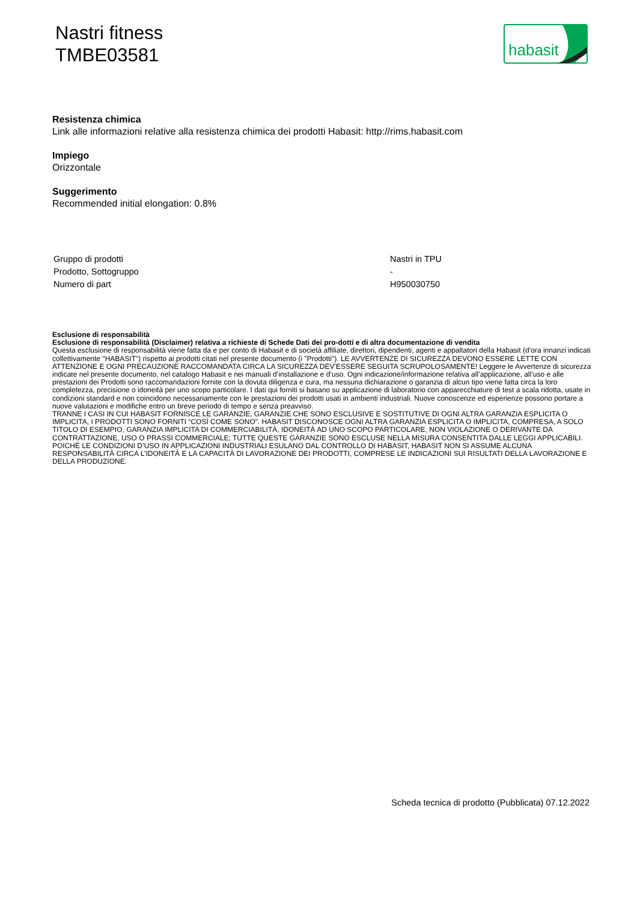Nastri fitness
TMBE03581
habasit
Resistenza chimica
Link alle informazioni relative alla resistenza chimica dei prodotti Habasit: http://rims.habasit.com
Impiego
Orizzontale
Suggerimento
Recommended initial elongation: 0.8%
| Gruppo di prodotti | Nastri in TPU |
| Prodotto, Sottogruppo | - |
| Numero di part | H950030750 |
Esclusione di responsabilità
Esclusione di responsabilità (Disclaimer) relativa a richieste di Schede Dati dei pro-dotti e di altra documentazione di vendita
Questa esclusione di responsabilità viene fatta da e per conto di Habasit e di società affiliate, direttori, dipendenti, agenti e appaltatori della Habasit (d’ora innanzi indicati collettivamente "HABASIT") rispetto ai prodotti citati nel presente documento (i "Prodotti"). LE AVVERTENZE DI SICUREZZA DEVONO ESSERE LETTE CON ATTENZIONE E OGNI PRECAUZIONE RACCOMANDATA CIRCA LA SICUREZZA DEV’ESSERE SEGUITA SCRUPOLOSAMENTE! Leggere le Avvertenze di sicurezza indicate nel presente documento, nel catalogo Habasit e nei manuali d’installazione e d’uso. Ogni indicazione/informazione relativa all’applicazione, all’uso e alle prestazioni dei Prodotti sono raccomandazioni fornite con la dovuta diligenza e cura, ma nessuna dichiarazione o garanzia di alcun tipo viene fatta circa la loro completezza, precisione o idoneità per uno scopo particolare. I dati qui forniti si basano su applicazione di laboratorio con apparecchiature di test a scala ridotta, usate in condizioni standard e non coincidono necessariamente con le prestazioni dei prodotti usati in ambienti industriali. Nuove conoscenze ed esperienze possono portare a nuove valutazioni e modifiche entro un breve periodo di tempo e senza preavviso.
TRANNE I CASI IN CUI HABASIT FORNISCE LE GARANZIE, GARANZIE CHE SONO ESCLUSIVE E SOSTITUTIVE DI OGNI ALTRA GARANZIA ESPLICITA O IMPLICITA, I PRODOTTI SONO FORNITI “COSÌ COME SONO”. HABASIT DISCONOSCE OGNI ALTRA GARANZIA ESPLICITA O IMPLICITA, COMPRESA, A SOLO TITOLO DI ESEMPIO, GARANZIA IMPLICITA DI COMMERCIABILITÀ, IDONEITÀ AD UNO SCOPO PARTICOLARE, NON VIOLAZIONE O DERIVANTE DA CONTRATTAZIONE, USO O PRASSI COMMERCIALE; TUTTE QUESTE GARANZIE SONO ESCLUSE NELLA MISURA CONSENTITA DALLE LEGGI APPLICABILI. POICHÉ LE CONDIZIONI D’USO IN APPLICAZIONI INDUSTRIALI ESULANO DAL CONTROLLO DI HABASIT, HABASIT NON SI ASSUME ALCUNA RESPONSABILITÀ CIRCA L’IDONEITÀ E LA CAPACITÀ DI LAVORAZIONE DEI PRODOTTI, COMPRESE LE INDICAZIONI SUI RISULTATI DELLA LAVORAZIONE E DELLA PRODUZIONE.
Scheda tecnica di prodotto (Pubblicata) 07.12.2022